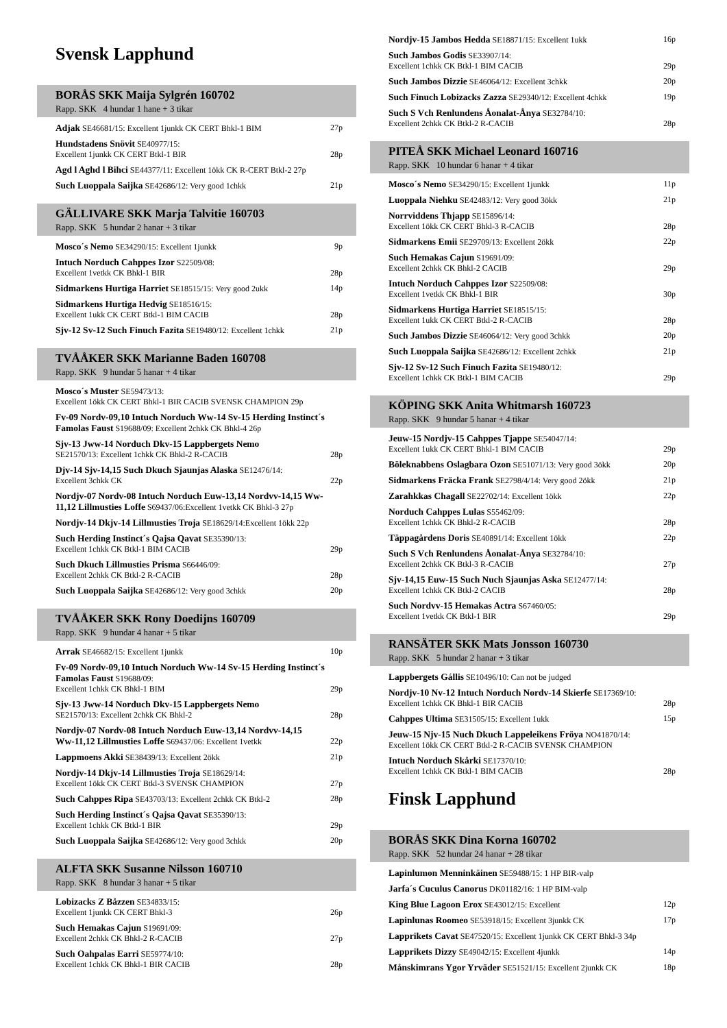Svensk Lapphund
BORÅS SKK Maija Sylgrén 160702
Rapp. SKK 4 hundar 1 hane + 3 tikar
Adjak SE46681/15: Excellent 1junkk CK CERT Bhkl-1 BIM 27p
Hundstadens Snövit SE40977/15:
Excellent 1junkk CK CERT Btkl-1 BIR 28p
Agd l Aghd l Bihci SE44377/11: Excellent 1ökk CK R-CERT Btkl-2 27p
Such Luoppala Saijka SE42686/12: Very good 1chkk 21p
GÄLLIVARE SKK Marja Talvitie 160703
Rapp. SKK 5 hundar 2 hanar + 3 tikar
Mosco´s Nemo SE34290/15: Excellent 1junkk 9p
Intuch Norduch Cahppes Izor S22509/08:
Excellent 1vetkk CK Bhkl-1 BIR 28p
Sidmarkens Hurtiga Harriet SE18515/15: Very good 2ukk 14p
Sidmarkens Hurtiga Hedvig SE18516/15:
Excellent 1ukk CK CERT Btkl-1 BIM CACIB 28p
Sjv-12 Sv-12 Such Finuch Fazita SE19480/12: Excellent 1chkk 21p
TVÅÅKER SKK Marianne Baden 160708
Rapp. SKK 9 hundar 5 hanar + 4 tikar
Mosco´s Muster SE59473/13:
Excellent 1ökk CK CERT Bhkl-1 BIR CACIB SVENSK CHAMPION 29p
Fv-09 Nordv-09,10 Intuch Norduch Ww-14 Sv-15 Herding Instinct´s Famolas Faust S19688/09: Excellent 2chkk CK Bhkl-4 26p
Sjv-13 Jww-14 Norduch Dkv-15 Lappbergets Nemo
SE21570/13: Excellent 1chkk CK Bhkl-2 R-CACIB 28p
Djv-14 Sjv-14,15 Such Dkuch Sjaunjas Alaska SE12476/14:
Excellent 3chkk CK 22p
Nordjv-07 Nordv-08 Intuch Norduch Euw-13,14 Nordvv-14,15 Ww-11,12 Lillmusties Loffe S69437/06:Excellent 1vetkk CK Bhkl-3 27p
Nordjv-14 Dkjv-14 Lillmusties Troja SE18629/14:Excellent 1ökk 22p
Such Herding Instinct´s Qajsa Qavat SE35390/13:
Excellent 1chkk CK Btkl-1 BIM CACIB 29p
Such Dkuch Lillmusties Prisma S66446/09:
Excellent 2chkk CK Btkl-2 R-CACIB 28p
Such Luoppala Saijka SE42686/12: Very good 3chkk 20p
TVÅÅKER SKK Rony Doedijns 160709
Rapp. SKK 9 hundar 4 hanar + 5 tikar
Arrak SE46682/15: Excellent 1junkk 10p
Fv-09 Nordv-09,10 Intuch Norduch Ww-14 Sv-15 Herding Instinct´s Famolas Faust S19688/09:
Excellent 1chkk CK Bhkl-1 BIM 29p
Sjv-13 Jww-14 Norduch Dkv-15 Lappbergets Nemo
SE21570/13: Excellent 2chkk CK Bhkl-2 28p
Nordjv-07 Nordv-08 Intuch Norduch Euw-13,14 Nordvv-14,15
Ww-11,12 Lillmusties Loffe S69437/06: Excellent 1vetkk 22p
Lappmoens Akki SE38439/13: Excellent 2ökk 21p
Nordjv-14 Dkjv-14 Lillmusties Troja SE18629/14:
Excellent 1ökk CK CERT Btkl-3 SVENSK CHAMPION 27p
Such Cahppes Ripa SE43703/13: Excellent 2chkk CK Btkl-2 28p
Such Herding Instinct´s Qajsa Qavat SE35390/13:
Excellent 1chkk CK Btkl-1 BIR 29p
Such Luoppala Saijka SE42686/12: Very good 3chkk 20p
ALFTA SKK Susanne Nilsson 160710
Rapp. SKK 8 hundar 3 hanar + 5 tikar
Lobizacks Z Båzzen SE34833/15:
Excellent 1junkk CK CERT Bhkl-3 26p
Such Hemakas Cajun S19691/09:
Excellent 2chkk CK Bhkl-2 R-CACIB 27p
Such Oahpalas Earri SE59774/10:
Excellent 1chkk CK Bhkl-1 BIR CACIB 28p
Nordjv-15 Jambos Hedda SE18871/15: Excellent 1ukk 16p
Such Jambos Godis SE33907/14:
Excellent 1chkk CK Btkl-1 BIM CACIB 29p
Such Jambos Dizzie SE46064/12: Excellent 3chkk 20p
Such Finuch Lobizacks Zazza SE29340/12: Excellent 4chkk 19p
Such S Vch Renlundens Åonalat-Ånya SE32784/10:
Excellent 2chkk CK Btkl-2 R-CACIB 28p
PITEÅ SKK Michael Leonard 160716
Rapp. SKK 10 hundar 6 hanar + 4 tikar
Mosco´s Nemo SE34290/15: Excellent 1junkk 11p
Luoppala Niehku SE42483/12: Very good 3ökk 21p
Norrviddens Thjapp SE15896/14:
Excellent 1ökk CK CERT Bhkl-3 R-CACIB 28p
Sidmarkens Emii SE29709/13: Excellent 2ökk 22p
Such Hemakas Cajun S19691/09:
Excellent 2chkk CK Bhkl-2 CACIB 29p
Intuch Norduch Cahppes Izor S22509/08:
Excellent 1vetkk CK Bhkl-1 BIR 30p
Sidmarkens Hurtiga Harriet SE18515/15:
Excellent 1ukk CK CERT Btkl-2 R-CACIB 28p
Such Jambos Dizzie SE46064/12: Very good 3chkk 20p
Such Luoppala Saijka SE42686/12: Excellent 2chkk 21p
Sjv-12 Sv-12 Such Finuch Fazita SE19480/12:
Excellent 1chkk CK Btkl-1 BIM CACIB 29p
KÖPING SKK Anita Whitmarsh 160723
Rapp. SKK 9 hundar 5 hanar + 4 tikar
Jeuw-15 Nordjv-15 Cahppes Tjappe SE54047/14:
Excellent 1ukk CK CERT Bhkl-1 BIM CACIB 29p
Böleknabbens Oslagbara Ozon SE51071/13: Very good 3ökk 20p
Sidmarkens Fräcka Frank SE2798/4/14: Very good 2ökk 21p
Zarahkkas Chagall SE22702/14: Excellent 1ökk 22p
Norduch Cahppes Lulas S55462/09:
Excellent 1chkk CK Bhkl-2 R-CACIB 28p
Täppagårdens Doris SE40891/14: Excellent 1ökk 22p
Such S Vch Renlundens Åonalat-Ånya SE32784/10:
Excellent 2chkk CK Btkl-3 R-CACIB 27p
Sjv-14,15 Euw-15 Such Nuch Sjaunjas Aska SE12477/14:
Excellent 1chkk CK Btkl-2 CACIB 28p
Such Nordvv-15 Hemakas Actra S67460/05:
Excellent 1vetkk CK Btkl-1 BIR 29p
RANSÄTER SKK Mats Jonsson 160730
Rapp. SKK 5 hundar 2 hanar + 3 tikar
Lappbergets Gállis SE10496/10: Can not be judged
Nordjv-10 Nv-12 Intuch Norduch Nordv-14 Skierfe SE17369/10:
Excellent 1chkk CK Bhkl-1 BIR CACIB 28p
Cahppes Ultima SE31505/15: Excellent 1ukk 15p
Jeuw-15 Njv-15 Nuch Dkuch Lappeleikens Fröya NO41870/14:
Excellent 1ökk CK CERT Btkl-2 R-CACIB SVENSK CHAMPION
Intuch Norduch Skårki SE17370/10:
Excellent 1chkk CK Btkl-1 BIM CACIB 28p
Finsk Lapphund
BORÅS SKK Dina Korna 160702
Rapp. SKK 52 hundar 24 hanar + 28 tikar
Lapinlumon Menninkäinen SE59488/15: 1 HP BIR-valp
Jarfa´s Cuculus Canorus DK01182/16: 1 HP BIM-valp
King Blue Lagoon Erox SE43012/15: Excellent 12p
Lapinlunas Roomeo SE53918/15: Excellent 3junkk CK 17p
Lapprikets Cavat SE47520/15: Excellent 1junkk CK CERT Bhkl-3 34p
Lapprikets Dizzy SE49042/15: Excellent 4junkk 14p
Månskimrans Ygor Yrväder SE51521/15: Excellent 2junkk CK 18p